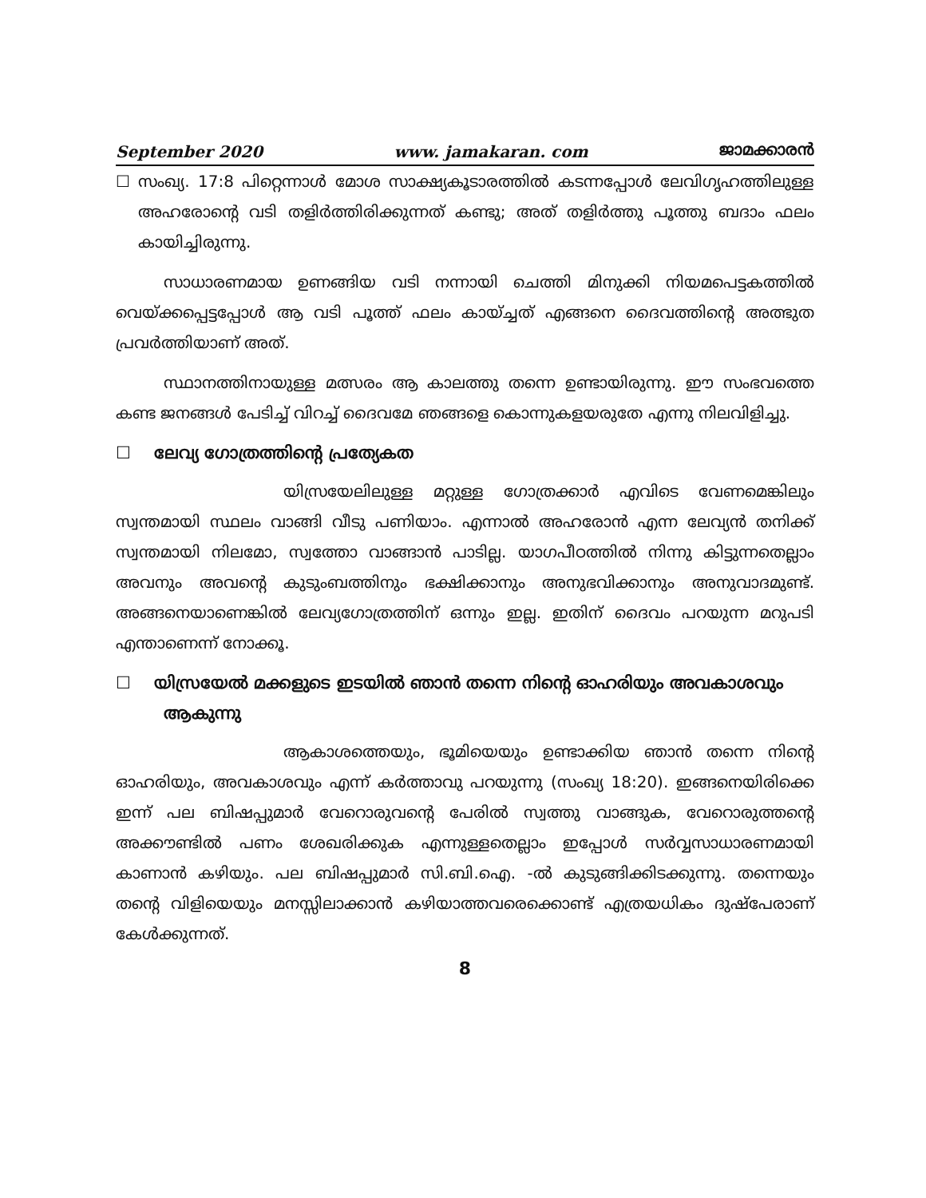September 2020 www. jamakaran. com ജാമക്കാരൻ
☐ സംഖ്യ. 17:8 പിറ്റെന്നാൾ മോശ സാക്ഷ്യകൂടാരത്തിൽ കടന്നപ്പോൾ ലേവിഗൃഹത്തിലുള്ള അഹരോന്റെ വടി തളിർത്തിരിക്കുന്നത് കണ്ടു; അത് തളിർത്തു പൂത്തു ബദാം ഫലം കായിച്ചിരുന്നു.
സാധാരണമായ ഉണങ്ങിയ വടി നന്നായി ചെത്തി മിനുക്കി നിയമപെട്ടകത്തിൽ വെയ്ക്കപ്പെട്ടപ്പോൾ ആ വടി പൂത്ത് ഫലം കായ്ച്ചത് എങ്ങനെ ദൈവത്തിന്റെ അത്ഭുത പ്രവർത്തിയാണ് അത്.
സ്ഥാനത്തിനായുള്ള മത്സരം ആ കാലത്തു തന്നെ ഉണ്ടായിരുന്നു. ഈ സംഭവത്തെ കണ്ട ജനങ്ങൾ പേടിച്ച് വിറച്ച് ദൈവമേ ഞങ്ങളെ കൊന്നുകളയരുതേ എന്നു നിലവിളിച്ചു.
☐ ലേവ്യ ഗോത്രത്തിന്റെ പ്രത്യേകത
യിസ്രയേലിലുള്ള മറ്റുള്ള ഗോത്രക്കാർ എവിടെ വേണമെങ്കിലും സ്വന്തമായി സ്ഥലം വാങ്ങി വീടു പണിയാം. എന്നാൽ അഹരോൻ എന്ന ലേവ്യൻ തനിക്ക് സ്വന്തമായി നിലമോ, സ്വത്തോ വാങ്ങാൻ പാടില്ല. യാഗപീഠത്തിൽ നിന്നു കിട്ടുന്നതെല്ലാം അവനും അവന്റെ കുടുംബത്തിനും ഭക്ഷിക്കാനും അനുഭവിക്കാനും അനുവാദമുണ്ട്. അങ്ങനെയാണെങ്കിൽ ലേവ്യഗോത്രത്തിന് ഒന്നും ഇല്ല. ഇതിന് ദൈവം പറയുന്ന മറുപടി എന്താണെന്ന് നോക്കൂ.
☐ യിസ്രയേൽ മക്കളുടെ ഇടയിൽ ഞാൻ തന്നെ നിന്റെ ഓഹരിയും അവകാശവും ആകുന്നു
ആകാശത്തെയും, ഭൂമിയെയും ഉണ്ടാക്കിയ ഞാൻ തന്നെ നിന്റെ ഓഹരിയും, അവകാശവും എന്ന് കർത്താവു പറയുന്നു (സംഖ്യ 18:20). ഇങ്ങനെയിരിക്കെ ഇന്ന് പല ബിഷപ്പുമാർ വേറൊരുവന്റെ പേരിൽ സ്വത്തു വാങ്ങുക, വേറൊരുത്തന്റെ അക്കൗണ്ടിൽ പണം ശേഖരിക്കുക എന്നുള്ളതെല്ലാം ഇപ്പോൾ സർവ്വസാധാരണമായി കാണാൻ കഴിയും. പല ബിഷപ്പുമാർ സി.ബി.ഐ. -ൽ കുടുങ്ങിക്കിടക്കുന്നു. തന്നെയും തന്റെ വിളിയെയും മനസ്സിലാക്കാൻ കഴിയാത്തവരെക്കൊണ്ട് എത്രയധികം ദുഷ്പേരാണ് കേൾക്കുന്നത്.
8